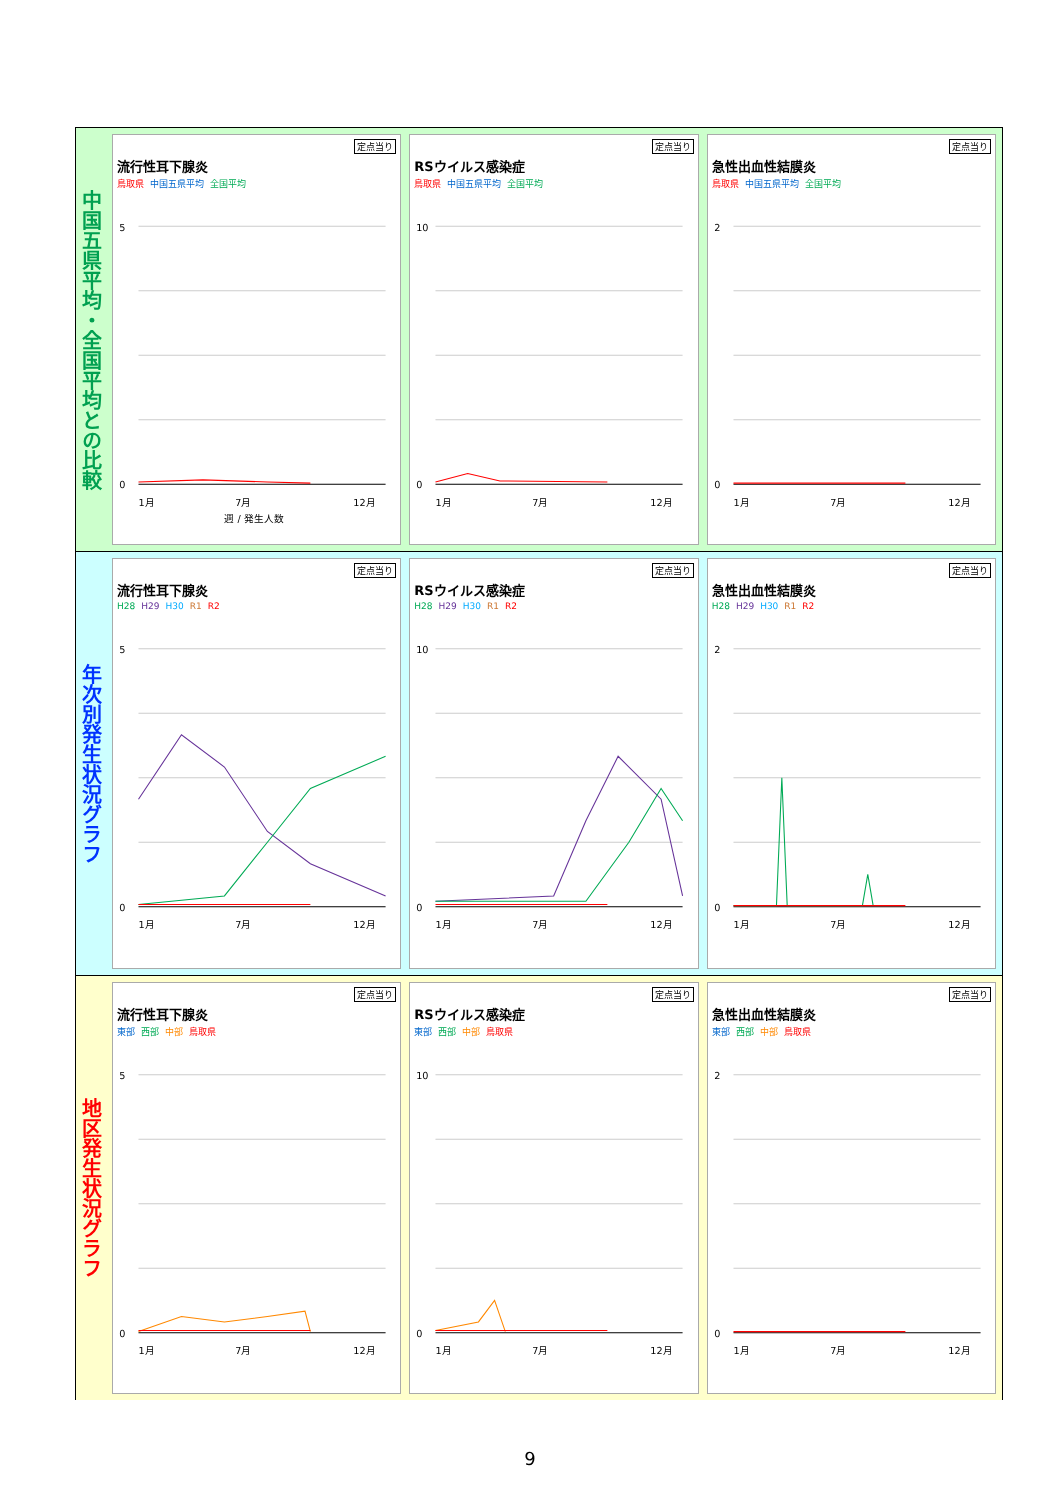中国五県平均・全国平均との比較
定点当り
流行性耳下腺炎
鳥取県 中国五県平均 全国平均
0
5
1月
7月
12月
週 / 発生人数
定点当り
RSウイルス感染症
鳥取県 中国五県平均 全国平均
0
10
1月
7月
12月
定点当り
急性出血性結膜炎
鳥取県 中国五県平均 全国平均
0
2
1月
7月
12月
年次別発生状況グラフ
定点当り
流行性耳下腺炎
H28 H29 H30 R1 R2
0
5
1月
7月
12月
定点当り
RSウイルス感染症
H28 H29 H30 R1 R2
0
10
1月
7月
12月
定点当り
急性出血性結膜炎
H28 H29 H30 R1 R2
0
2
1月
7月
12月
地区発生状況グラフ
定点当り
流行性耳下腺炎
東部 西部 中部 鳥取県
0
5
1月
7月
12月
定点当り
RSウイルス感染症
東部 西部 中部 鳥取県
0
10
1月
7月
12月
定点当り
急性出血性結膜炎
東部 西部 中部 鳥取県
0
2
1月
7月
12月
9